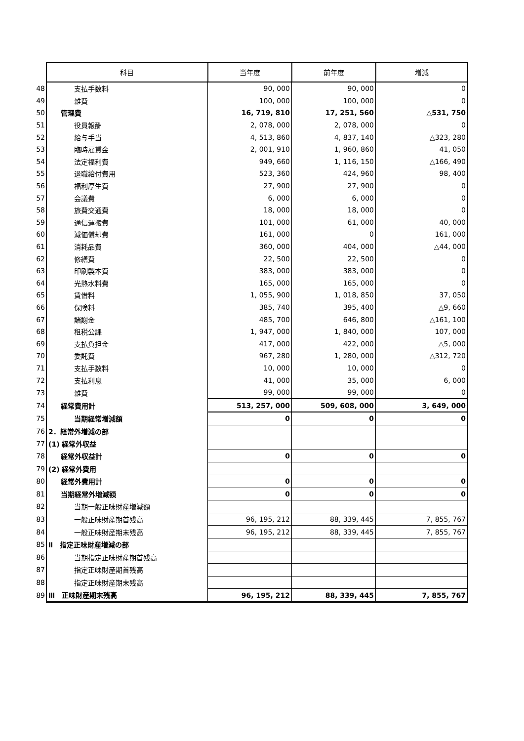| | 科目 | 当年度 | 前年度 | 増減 |
| --- | --- | --- | --- | --- |
| 48 | 支払手数料 | 90, 000 | 90, 000 | 0 |
| 49 | 雑費 | 100, 000 | 100, 000 | 0 |
| 50 | 管理費 | 16, 719, 810 | 17, 251, 560 | △531, 750 |
| 51 | 役員報酬 | 2, 078, 000 | 2, 078, 000 | 0 |
| 52 | 給与手当 | 4, 513, 860 | 4, 837, 140 | △323, 280 |
| 53 | 臨時雇賃金 | 2, 001, 910 | 1, 960, 860 | 41, 050 |
| 54 | 法定福利費 | 949, 660 | 1, 116, 150 | △166, 490 |
| 55 | 退職給付費用 | 523, 360 | 424, 960 | 98, 400 |
| 56 | 福利厚生費 | 27, 900 | 27, 900 | 0 |
| 57 | 会議費 | 6, 000 | 6, 000 | 0 |
| 58 | 旅費交通費 | 18, 000 | 18, 000 | 0 |
| 59 | 通信運搬費 | 101, 000 | 61, 000 | 40, 000 |
| 60 | 減価償却費 | 161, 000 | 0 | 161, 000 |
| 61 | 消耗品費 | 360, 000 | 404, 000 | △44, 000 |
| 62 | 修繕費 | 22, 500 | 22, 500 | 0 |
| 63 | 印刷製本費 | 383, 000 | 383, 000 | 0 |
| 64 | 光熱水料費 | 165, 000 | 165, 000 | 0 |
| 65 | 賃借料 | 1, 055, 900 | 1, 018, 850 | 37, 050 |
| 66 | 保険料 | 385, 740 | 395, 400 | △9, 660 |
| 67 | 諸謝金 | 485, 700 | 646, 800 | △161, 100 |
| 68 | 租税公課 | 1, 947, 000 | 1, 840, 000 | 107, 000 |
| 69 | 支払負担金 | 417, 000 | 422, 000 | △5, 000 |
| 70 | 委託費 | 967, 280 | 1, 280, 000 | △312, 720 |
| 71 | 支払手数料 | 10, 000 | 10, 000 | 0 |
| 72 | 支払利息 | 41, 000 | 35, 000 | 6, 000 |
| 73 | 雑費 | 99, 000 | 99, 000 | 0 |
| 74 | 経常費用計 | 513, 257, 000 | 509, 608, 000 | 3, 649, 000 |
| 75 | 当期経常増減額 | 0 | 0 | 0 |
| 76 | 2．経常外増減の部 | | | |
| 77 | (1) 経常外収益 | | | |
| 78 | 経常外収益計 | 0 | 0 | 0 |
| 79 | (2) 経常外費用 | | | |
| 80 | 経常外費用計 | 0 | 0 | 0 |
| 81 | 当期経常外増減額 | 0 | 0 | 0 |
| 82 | 当期一般正味財産増減額 | | | |
| 83 | 一般正味財産期首残高 | 96, 195, 212 | 88, 339, 445 | 7, 855, 767 |
| 84 | 一般正味財産期末残高 | 96, 195, 212 | 88, 339, 445 | 7, 855, 767 |
| 85 | Ⅱ 指定正味財産増減の部 | | | |
| 86 | 当期指定正味財産期首残高 | | | |
| 87 | 指定正味財産期首残高 | | | |
| 88 | 指定正味財産期末残高 | | | |
| 89 | Ⅲ 正味財産期末残高 | 96, 195, 212 | 88, 339, 445 | 7, 855, 767 |